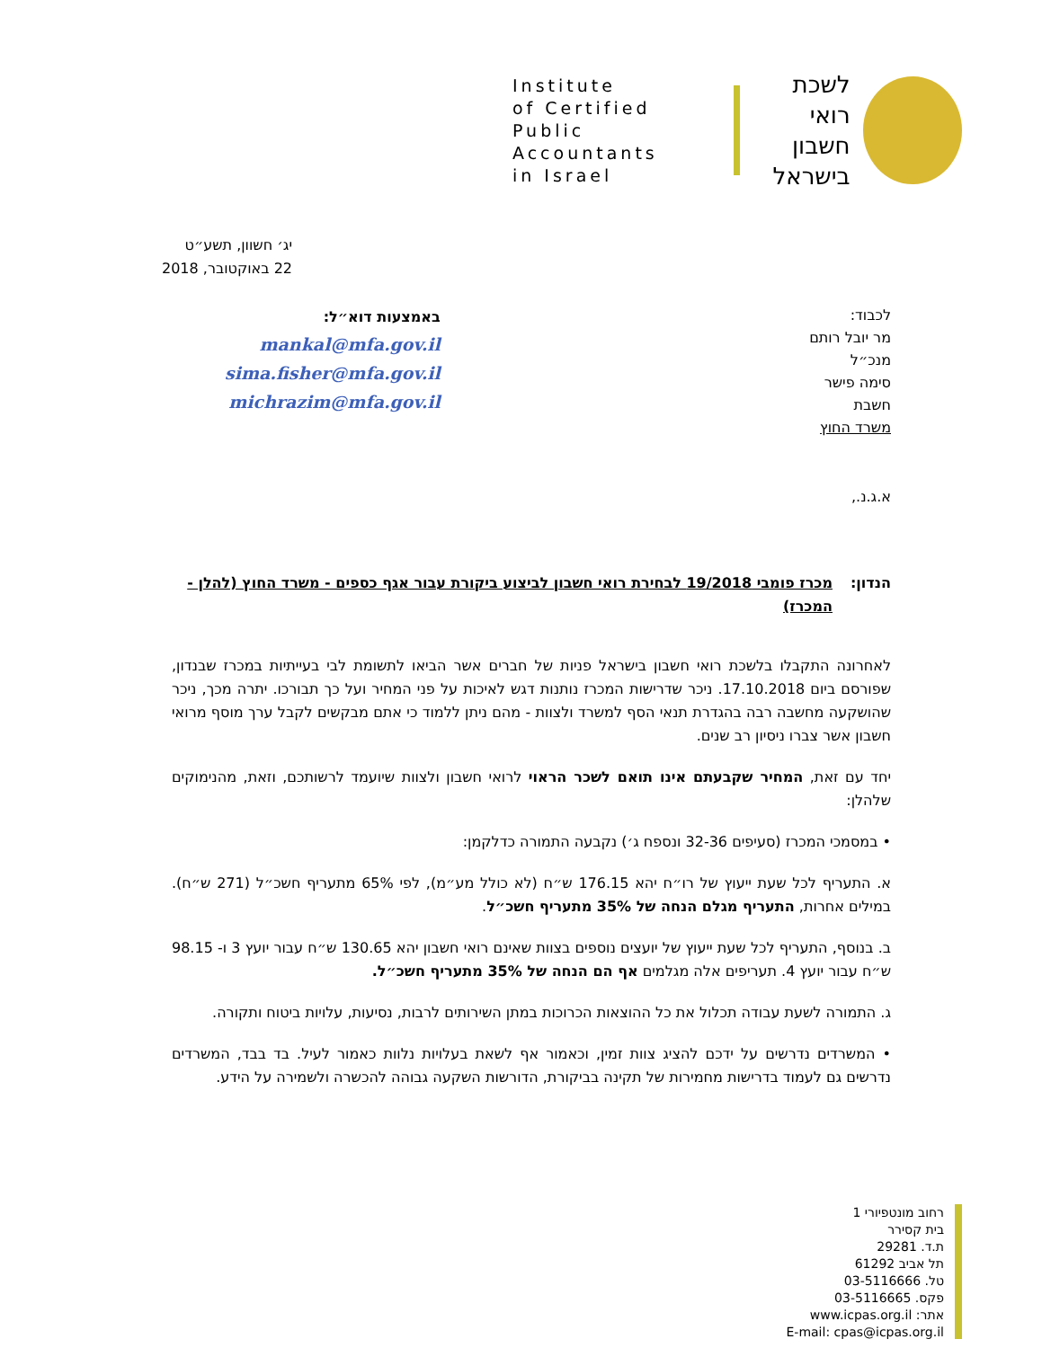Institute
of Certified
Public Accountants
in Israel
לשכת
רואי חשבון
בישראל
יג׳ חשוון, תשע״ט
22 באוקטובר, 2018
לכבוד:
מר יובל רותם
מנכ״ל
סימה פישר
חשבת
משרד החוץ
באמצעות דוא״ל:
mankal@mfa.gov.il
sima.fisher@mfa.gov.il
michrazim@mfa.gov.il
א.ג.נ.,
הנדון: מכרז פומבי 19/2018 לבחירת רואי חשבון לביצוע ביקורת עבור אגף כספים - משרד החוץ (להלן - המכרז)
לאחרונה התקבלו בלשכת רואי חשבון בישראל פניות של חברים אשר הביאו לתשומת לבי בעייתיות במכרז שבנדון, שפורסם ביום 17.10.2018. ניכר שדרישות המכרז נותנות דגש לאיכות על פני המחיר ועל כך תבורכו. יתרה מכך, ניכר שהושקעה מחשבה רבה בהגדרת תנאי הסף למשרד ולצוות - מהם ניתן ללמוד כי אתם מבקשים לקבל ערך מוסף מרואי חשבון אשר צברו ניסיון רב שנים.
יחד עם זאת, המחיר שקבעתם אינו תואם לשכר הראוי לרואי חשבון ולצוות שיועמד לרשותכם, וזאת, מהנימוקים שלהלן:
• במסמכי המכרז (סעיפים 32-36 ונספח ג׳) נקבעה התמורה כדלקמן:
א. התעריף לכל שעת ייעוץ של רו״ח יהא 176.15 ש״ח (לא כולל מע״מ), לפי 65% מתעריף חשכ״ל (271 ש״ח). במילים אחרות, התעריף מגלם הנחה של 35% מתעריף חשכ״ל.
ב. בנוסף, התעריף לכל שעת ייעוץ של יועצים נוספים בצוות שאינם רואי חשבון יהא 130.65 ש״ח עבור יועץ 3 ו- 98.15 ש״ח עבור יועץ 4. תעריפים אלה מגלמים אף הם הנחה של 35% מתעריף חשכ״ל.
ג. התמורה לשעת עבודה תכלול את כל ההוצאות הכרוכות במתן השירותים לרבות, נסיעות, עלויות ביטוח ותקורה.
• המשרדים נדרשים על ידכם להציג צוות זמין, וכאמור אף לשאת בעלויות נלוות כאמור לעיל. בד בבד, המשרדים נדרשים גם לעמוד בדרישות מחמירות של תקינה בביקורת, הדורשות השקעה גבוהה להכשרה ולשמירה על הידע.
רחוב מונטפיורי 1
בית קסירר
ת.ד. 29281
תל אביב 61292
טל. 03-5116666
פקס. 03-5116665
אתר: www.icpas.org.il
E-mail: cpas@icpas.org.il